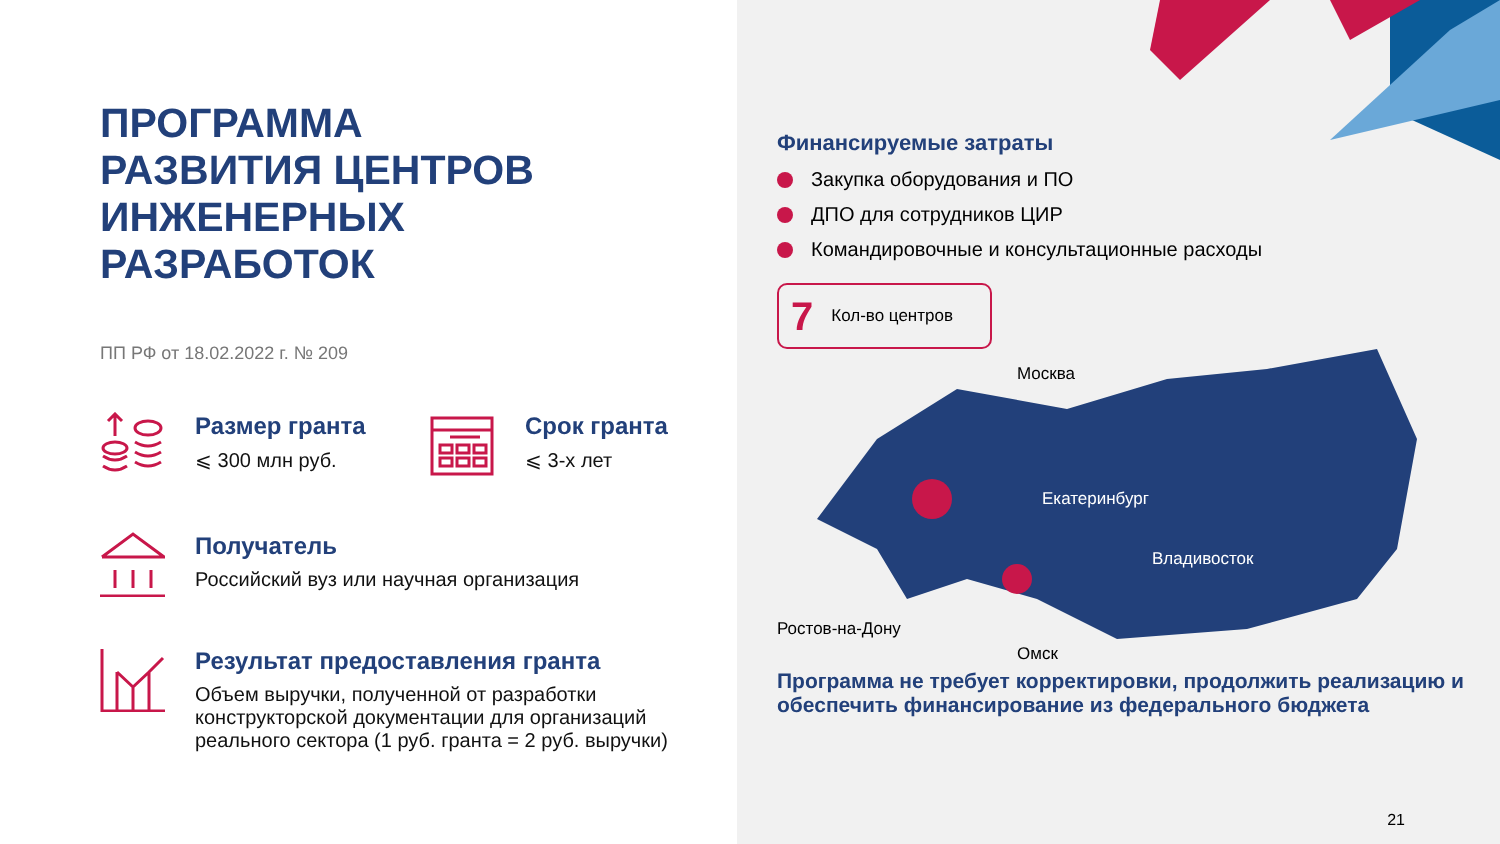ПРОГРАММА
РАЗВИТИЯ ЦЕНТРОВ
ИНЖЕНЕРНЫХ
РАЗРАБОТОК
ПП РФ от 18.02.2022 г. № 209
Размер гранта
⩽ 300 млн руб.
Срок гранта
⩽ 3-х лет
Получатель
Российский вуз или научная организация
Результат предоставления гранта
Объем выручки, полученной от разработки конструкторской документации для организаций реального сектора (1 руб. гранта = 2 руб. выручки)
Финансируемые затраты
Закупка оборудования и ПО
ДПО для сотрудников ЦИР
Командировочные и консультационные расходы
7 Кол-во центров
Москва
Екатеринбург
Владивосток
Ростов-на-Дону
Омск
Программа не требует корректировки, продолжить реализацию и обеспечить финансирование из федерального бюджета
21